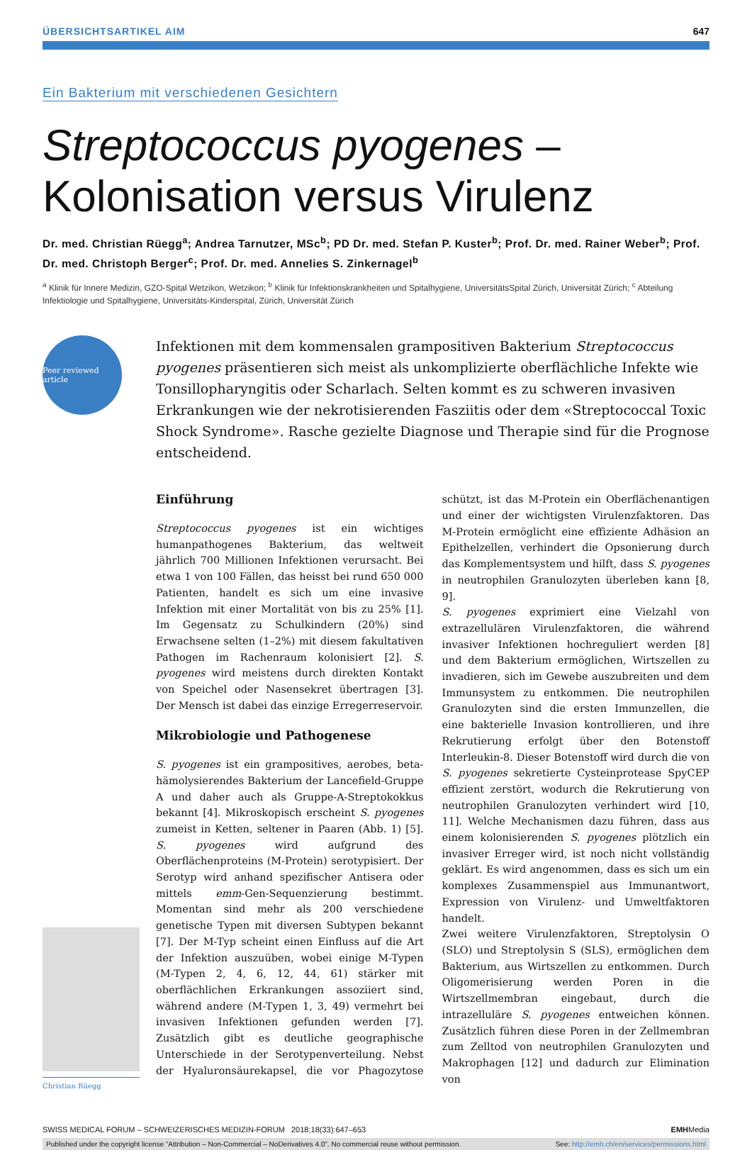ÜBERSICHTSARTIKEL AIM 647
Ein Bakterium mit verschiedenen Gesichtern
Streptococcus pyogenes –
Kolonisation versus Virulenz
Dr. med. Christian Rüegg<sup>a</sup>; Andrea Tarnutzer, MSc<sup>b</sup>; PD Dr. med. Stefan P. Kuster<sup>b</sup>; Prof. Dr. med. Rainer Weber<sup>b</sup>; Prof. Dr. med. Christoph Berger<sup>c</sup>; Prof. Dr. med. Annelies S. Zinkernagel<sup>b</sup>
<sup>a</sup> Klinik für Innere Medizin, GZO-Spital Wetzikon, Wetzikon; <sup>b</sup> Klinik für Infektionskrankheiten und Spitalhygiene, UniversitätsSpital Zürich, Universität Zürich; <sup>c</sup> Abteilung Infektiologie und Spitalhygiene, Universitäts-Kinderspital, Zürich, Universität Zürich
Peer reviewed article
Infektionen mit dem kommensalen grampositiven Bakterium Streptococcus pyogenes präsentieren sich meist als unkomplizierte oberflächliche Infekte wie Tonsillopharyngitis oder Scharlach. Selten kommt es zu schweren invasiven Erkrankungen wie der nekrotisierenden Fasziitis oder dem «Streptococcal Toxic Shock Syndrome». Rasche gezielte Diagnose und Therapie sind für die Prognose entscheidend.
Christian Rüegg
Einführung
Streptococcus pyogenes ist ein wichtiges humanpathogenes Bakterium, das weltweit jährlich 700 Millionen Infektionen verursacht. Bei etwa 1 von 100 Fällen, das heisst bei rund 650 000 Patienten, handelt es sich um eine invasive Infektion mit einer Mortalität von bis zu 25% [1]. Im Gegensatz zu Schulkindern (20%) sind Erwachsene selten (1–2%) mit diesem fakultativen Pathogen im Rachenraum kolonisiert [2]. S. pyogenes wird meistens durch direkten Kontakt von Speichel oder Nasensekret übertragen [3]. Der Mensch ist dabei das einzige Erregerreservoir.
Mikrobiologie und Pathogenese
S. pyogenes ist ein grampositives, aerobes, beta-hämolysierendes Bakterium der Lancefield-Gruppe A und daher auch als Gruppe-A-Streptokokkus bekannt [4]. Mikroskopisch erscheint S. pyogenes zumeist in Ketten, seltener in Paaren (Abb. 1) [5]. S. pyogenes wird aufgrund des Oberflächenproteins (M-Protein) serotypisiert. Der Serotyp wird anhand spezifischer Antisera oder mittels emm-Gen-Sequenzierung bestimmt. Momentan sind mehr als 200 verschiedene genetische Typen mit diversen Subtypen bekannt [7]. Der M-Typ scheint einen Einfluss auf die Art der Infektion auszuüben, wobei einige M-Typen (M-Typen 2, 4, 6, 12, 44, 61) stärker mit oberflächlichen Erkrankungen assoziiert sind, während andere (M-Typen 1, 3, 49) vermehrt bei invasiven Infektionen gefunden werden [7]. Zusätzlich gibt es deutliche geographische Unterschiede in der Serotypenverteilung. Nebst der Hyaluronsäurekapsel, die vor Phagozytose schützt, ist das M-Protein ein Oberflächenantigen und einer der wichtigsten Virulenzfaktoren. Das M-Protein ermöglicht eine effiziente Adhäsion an Epithelzellen, verhindert die Opsonierung durch das Komplementsystem und hilft, dass S. pyogenes in neutrophilen Granulozyten überleben kann [8, 9].
S. pyogenes exprimiert eine Vielzahl von extrazellulären Virulenzfaktoren, die während invasiver Infektionen hochreguliert werden [8] und dem Bakterium ermöglichen, Wirtszellen zu invadieren, sich im Gewebe auszubreiten und dem Immunsystem zu entkommen. Die neutrophilen Granulozyten sind die ersten Immunzellen, die eine bakterielle Invasion kontrollieren, und ihre Rekrutierung erfolgt über den Botenstoff Interleukin-8. Dieser Botenstoff wird durch die von S. pyogenes sekretierte Cysteinprotease SpyCEP effizient zerstört, wodurch die Rekrutierung von neutrophilen Granulozyten verhindert wird [10, 11]. Welche Mechanismen dazu führen, dass aus einem kolonisierenden S. pyogenes plötzlich ein invasiver Erreger wird, ist noch nicht vollständig geklärt. Es wird angenommen, dass es sich um ein komplexes Zusammenspiel aus Immunantwort, Expression von Virulenz- und Umweltfaktoren handelt.
Zwei weitere Virulenzfaktoren, Streptolysin O (SLO) und Streptolysin S (SLS), ermöglichen dem Bakterium, aus Wirtszellen zu entkommen. Durch Oligomerisierung werden Poren in die Wirtszellmembran eingebaut, durch die intrazelluläre S. pyogenes entweichen können. Zusätzlich führen diese Poren in der Zellmembran zum Zelltod von neutrophilen Granulozyten und Makrophagen [12] und dadurch zur Elimination von
SWISS MEDICAL FORUM – SCHWEIZERISCHES MEDIZIN-FORUM 2018;18(33):647–653 EMHMedia
Published under the copyright license “Attribution – Non-Commercial – NoDerivatives 4.0”. No commercial reuse without permission. See: http://emh.ch/en/services/permissions.html